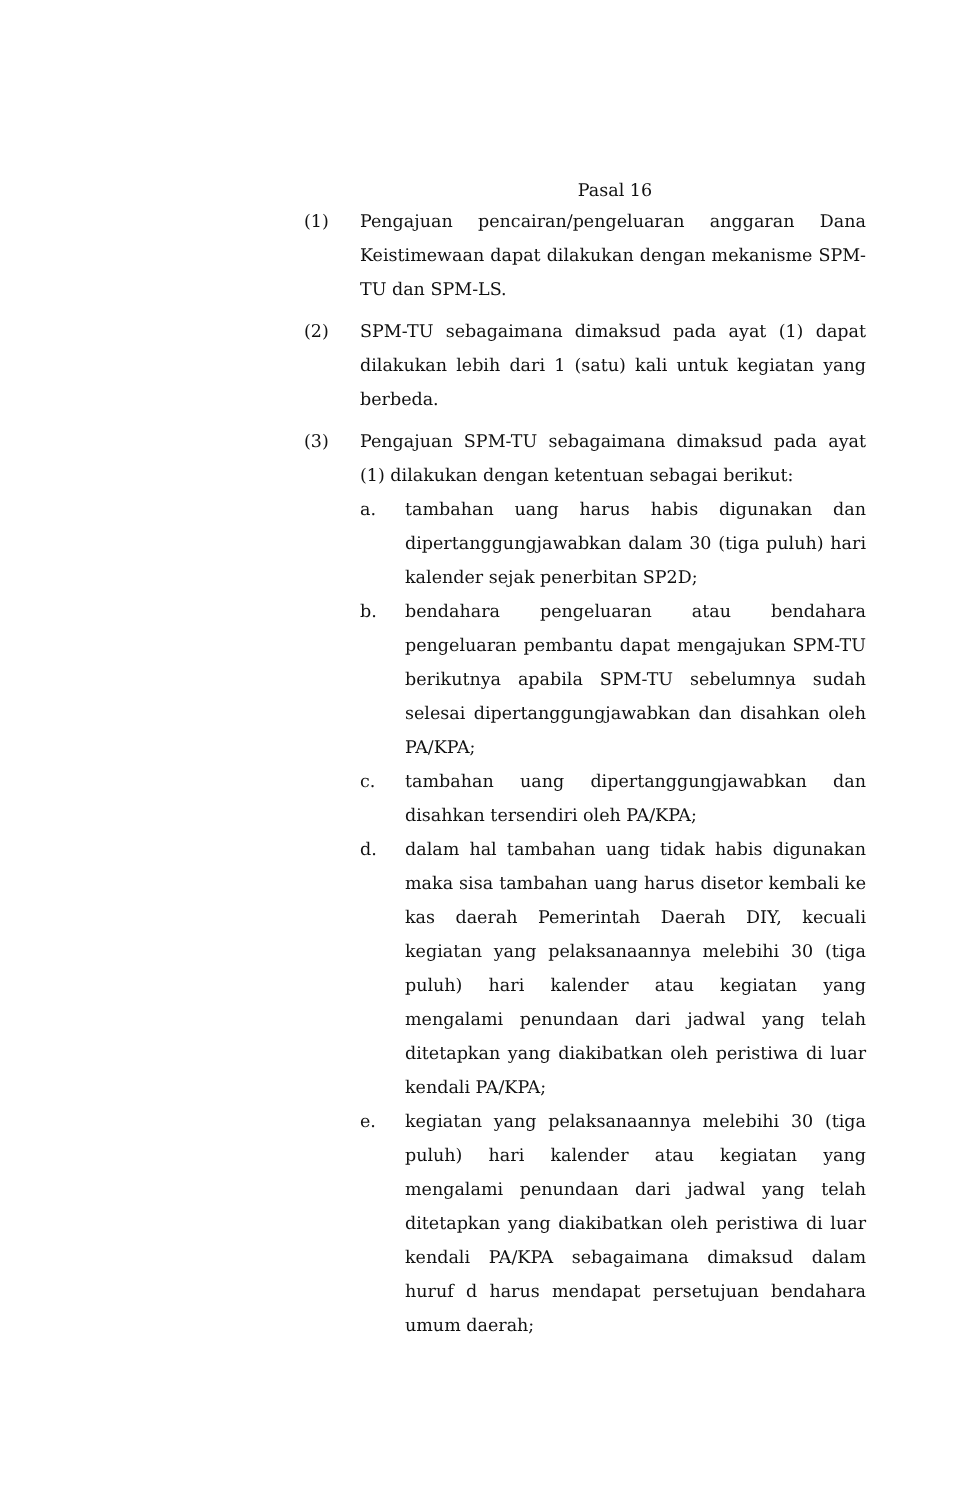Pasal 16
(1) Pengajuan pencairan/pengeluaran anggaran Dana Keistimewaan dapat dilakukan dengan mekanisme SPM-TU dan SPM-LS.
(2) SPM-TU sebagaimana dimaksud pada ayat (1) dapat dilakukan lebih dari 1 (satu) kali untuk kegiatan yang berbeda.
(3) Pengajuan SPM-TU sebagaimana dimaksud pada ayat (1) dilakukan dengan ketentuan sebagai berikut:
a. tambahan uang harus habis digunakan dan dipertanggungjawabkan dalam 30 (tiga puluh) hari kalender sejak penerbitan SP2D;
b. bendahara pengeluaran atau bendahara pengeluaran pembantu dapat mengajukan SPM-TU berikutnya apabila SPM-TU sebelumnya sudah selesai dipertanggungjawabkan dan disahkan oleh PA/KPA;
c. tambahan uang dipertanggungjawabkan dan disahkan tersendiri oleh PA/KPA;
d. dalam hal tambahan uang tidak habis digunakan maka sisa tambahan uang harus disetor kembali ke kas daerah Pemerintah Daerah DIY, kecuali kegiatan yang pelaksanaannya melebihi 30 (tiga puluh) hari kalender atau kegiatan yang mengalami penundaan dari jadwal yang telah ditetapkan yang diakibatkan oleh peristiwa di luar kendali PA/KPA;
e. kegiatan yang pelaksanaannya melebihi 30 (tiga puluh) hari kalender atau kegiatan yang mengalami penundaan dari jadwal yang telah ditetapkan yang diakibatkan oleh peristiwa di luar kendali PA/KPA sebagaimana dimaksud dalam huruf d harus mendapat persetujuan bendahara umum daerah;